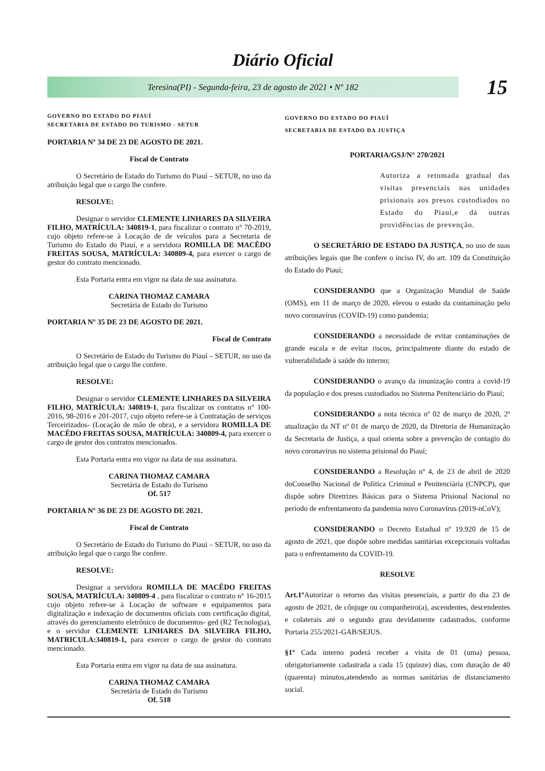Diário Oficial
Teresina(PI) - Segunda-feira, 23 de agosto de 2021 • Nº 182
15
GOVERNO DO ESTADO DO PIAUÍ
SECRETARIA DE ESTADO DO TURISMO - SETUR
PORTARIA Nº 34 DE 23 DE AGOSTO DE 2021.
Fiscal de Contrato
O Secretário de Estado do Turismo do Piauí – SETUR, no uso da atribuição legal que o cargo lhe confere.
RESOLVE:
Designar o servidor CLEMENTE LINHARES DA SILVEIRA FILHO, MATRÍCULA: 340819-1, para fiscalizar o contrato n° 70-2019, cujo objeto refere-se à Locação de de veículos para a Secretaria de Turismo do Estado do Piauí, e a servidora ROMILLA DE MACÊDO FREITAS SOUSA, MATRÍCULA: 340809-4, para exercer o cargo de gestor do contrato mencionado.
Esta Portaria entra em vigor na data de sua assinatura.
CARINA THOMAZ CAMARA
Secretária de Estado do Turismo
PORTARIA Nº 35 DE 23 DE AGOSTO DE 2021.
Fiscal de Contrato
O Secretário de Estado do Turismo do Piauí – SETUR, no uso da atribuição legal que o cargo lhe confere.
RESOLVE:
Designar o servidor CLEMENTE LINHARES DA SILVEIRA FILHO, MATRÍCULA: 340819-1, para fiscalizar os contratos n° 100-2016, 98-2016 e 201-2017, cujo objeto refere-se à Contratação de serviços Terceirizados- (Locação de mão de obra), e a servidora ROMILLA DE MACÊDO FREITAS SOUSA, MATRÍCULA: 340809-4, para exercer o cargo de gestor dos contratos mencionados.
Esta Portaria entra em vigor na data de sua assinatura.
CARINA THOMAZ CAMARA
Secretária de Estado do Turismo
Of. 517
PORTARIA Nº 36 DE 23 DE AGOSTO DE 2021.
Fiscal de Contrato
O Secretário de Estado do Turismo do Piauí – SETUR, no uso da atribuição legal que o cargo lhe confere.
RESOLVE:
Designar a servidora ROMILLA DE MACÊDO FREITAS SOUSA, MATRÍCULA: 340809-4 , para fiscalizar o contrato n° 16-2015 cujo objeto refere-se à Locação de software e equipamentos para digitalização e indexação de documentos oficiais com certificação digital, através do gerenciamento eletrônico de documentos- ged (R2 Tecnologia), e o servidor CLEMENTE LINHARES DA SILVEIRA FILHO, MATRICULA:340819-1, para exercer o cargo de gestor do contrato mencionado.
Esta Portaria entra em vigor na data de sua assinatura.
CARINA THOMAZ CAMARA
Secretária de Estado do Turismo
Of. 518
GOVERNO DO ESTADO DO PIAUÍ
SECRETARIA DE ESTADO DA JUSTIÇA
PORTARIA/GSJ/N° 270/2021
Autoriza a retomada gradual das visitas presenciais nas unidades prisionais aos presos custodiados no Estado do Piauí,e dá outras providências de prevenção.
O SECRETÁRIO DE ESTADO DA JUSTIÇA, no uso de suas atribuições legais que lhe confere o inciso IV, do art. 109 da Constituição do Estado do Piauí;
CONSIDERANDO que a Organização Mundial de Saúde (OMS), em 11 de março de 2020, elevou o estado da contaminação pelo novo coronavírus (COVID-19) como pandemia;
CONSIDERANDO a necessidade de evitar contaminações de grande escala e de evitar riscos, principalmente diante do estado de vulnerabilidade à saúde do interno;
CONSIDERANDO o avanço da imunização contra a covid-19 da população e dos presos custodiados no Sistema Penitenciário do Piauí;
CONSIDERANDO a nota técnica nº 02 de março de 2020, 2º atualização da NT nº 01 de março de 2020, da Diretoria de Humanização da Secretaria de Justiça, a qual orienta sobre a prevenção de contagio do novo coronavirus no sistema prisional do Piauí;
CONSIDERANDO a Resolução nº 4, de 23 de abril de 2020 doConselho Nacional de Política Criminal e Penitenciária (CNPCP), que dispõe sobre Diretrizes Básicas para o Sistema Prisional Nacional no período de enfrentamento da pandemia novo Coronavírus (2019-nCoV);
CONSIDERANDO o Decreto Estadual nº 19.920 de 15 de agosto de 2021, que dispõe sobre medidas sanitárias excepcionais voltadas para o enfrentamento da COVID-19.
RESOLVE
Art.1º Autorizar o retorno das visitas presenciais, a partir do dia 23 de agosto de 2021, de cônjuge ou companheiro(a), ascendentes, descendentes e colaterais até o segundo grau devidamente cadastrados, conforme Portaria 255/2021-GAB/SEJUS.
§1º Cada interno poderá receber a visita de 01 (uma) pessoa, obrigatoriamente cadastrada a cada 15 (quinze) dias, com duração de 40 (quarenta) minutos,atendendo as normas sanitárias de distanciamento social.